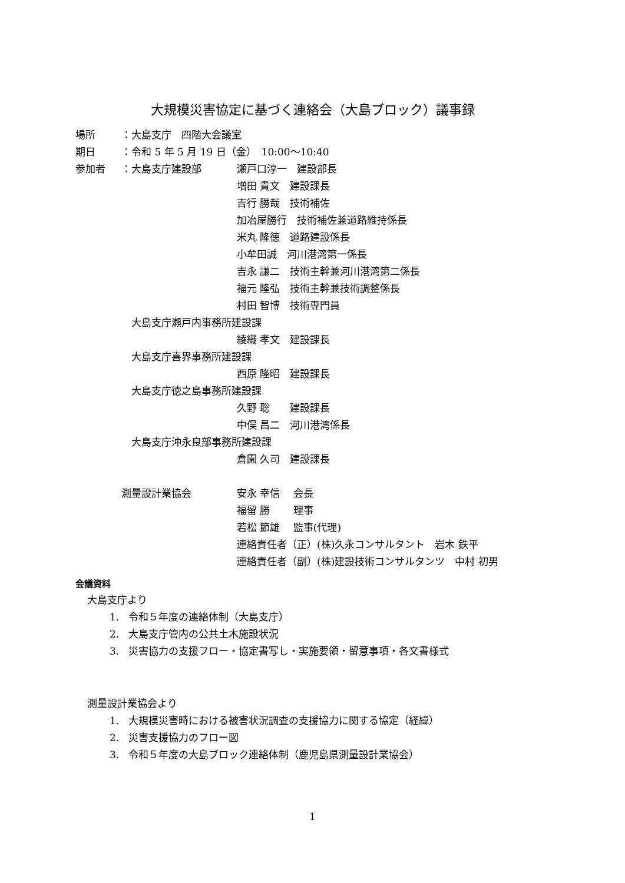大規模災害協定に基づく連絡会（大島ブロック）議事録
場所 ：大島支庁　四階大会議室
期日 ：令和 5 年 5 月 19 日（金）　10:00～10:40
参加者 ：大島支庁建設部 瀬戸口淳一　建設部長
増田 貴文　建設課長
吉行 勝哉　技術補佐
加冶屋勝行　技術補佐兼道路維持係長
米丸 隆徳　道路建設係長
小牟田誠　河川港湾第一係長
吉永 謙二　技術主幹兼河川港湾第二係長
福元 隆弘　技術主幹兼技術調整係長
村田 智博　技術専門員
大島支庁瀬戸内事務所建設課
綾織 孝文　建設課長
大島支庁喜界事務所建設課
西原 隆昭　建設課長
大島支庁徳之島事務所建設課
久野 聡　　建設課長
中俣 昌二　河川港湾係長
大島支庁沖永良部事務所建設課
倉園 久司　建設課長
測量設計業協会 安永 幸信　 会長
福留 勝　　 理事
若松 節雄　 監事(代理)
連絡責任者（正）(株)久永コンサルタント　岩木 鉄平
連絡責任者（副）(株)建設技術コンサルタンツ　中村 初男
会議資料
大島支庁より
1. 令和５年度の連絡体制（大島支庁）
2. 大島支庁管内の公共土木施設状況
3. 災害協力の支援フロー・協定書写し・実施要領・留意事項・各文書様式
測量設計業協会より
1. 大規模災害時における被害状況調査の支援協力に関する協定（経緯）
2. 災害支援協力のフロー図
3. 令和５年度の大島ブロック連絡体制（鹿児島県測量設計業協会）
1